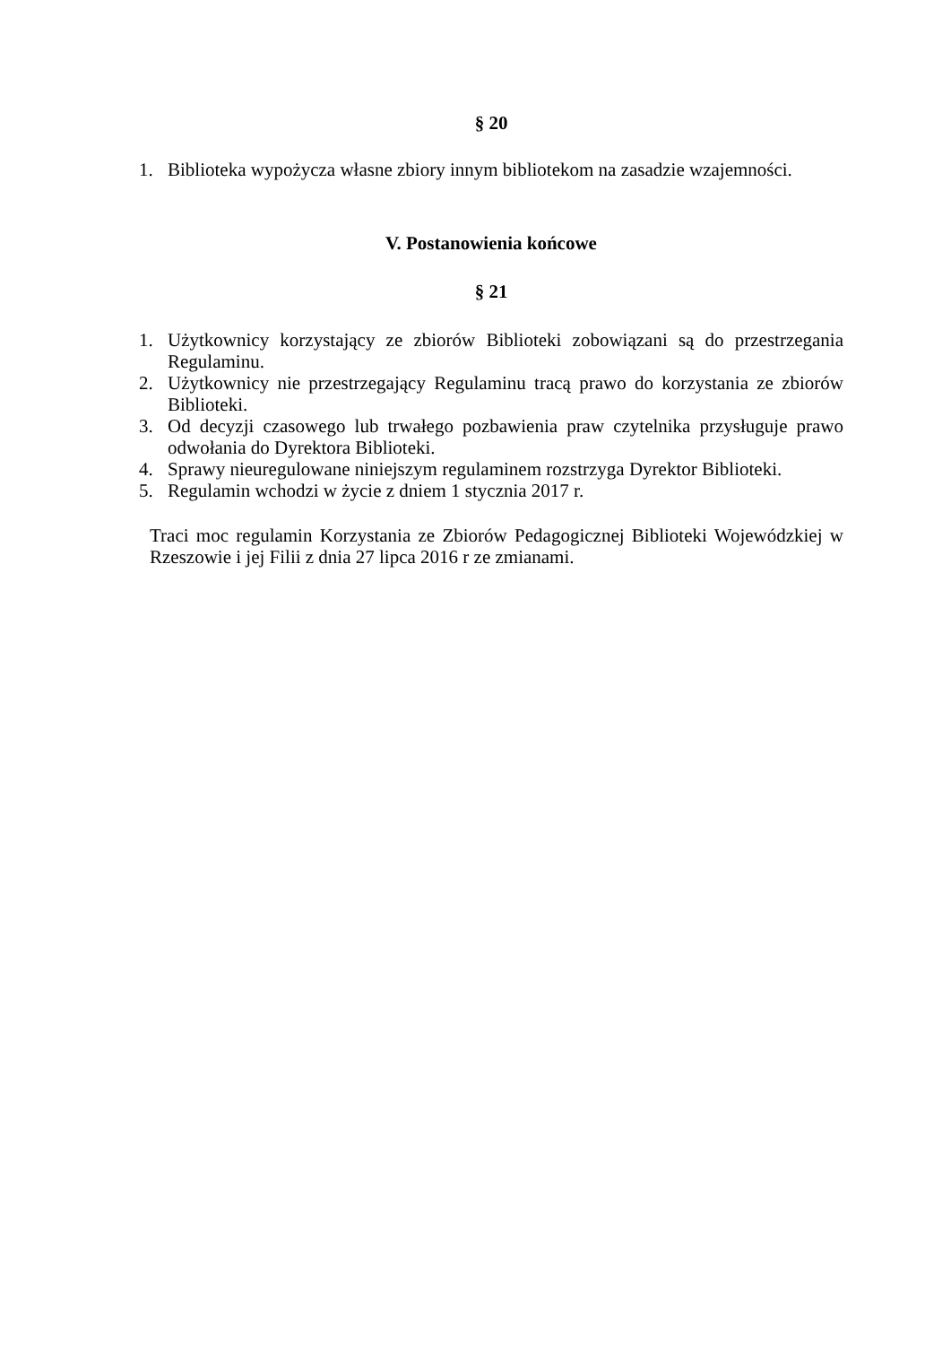§ 20
1. Biblioteka wypożycza własne zbiory innym bibliotekom na zasadzie wzajemności.
V. Postanowienia końcowe
§ 21
1. Użytkownicy korzystający ze zbiorów Biblioteki zobowiązani są do przestrzegania Regulaminu.
2. Użytkownicy nie przestrzegający Regulaminu tracą prawo do korzystania ze zbiorów Biblioteki.
3. Od decyzji czasowego lub trwałego pozbawienia praw czytelnika przysługuje prawo odwołania do Dyrektora Biblioteki.
4. Sprawy nieuregulowane niniejszym regulaminem rozstrzyga Dyrektor Biblioteki.
5. Regulamin wchodzi w życie z dniem 1 stycznia 2017 r.
Traci moc regulamin Korzystania ze Zbiorów Pedagogicznej Biblioteki Wojewódzkiej w Rzeszowie i jej Filii z dnia 27 lipca 2016 r ze zmianami.